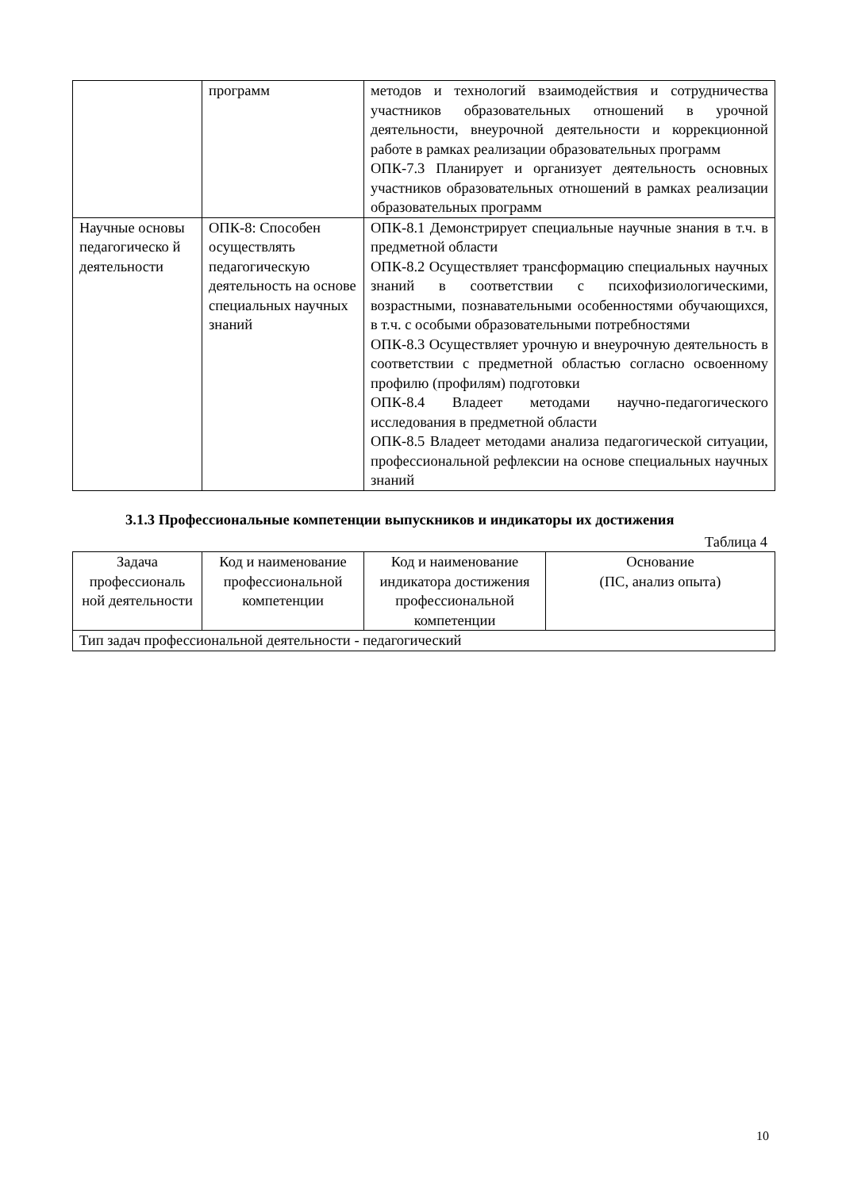| | программ | методов и технологий взаимодействия и сотрудничества участников образовательных отношений в урочной деятельности, внеурочной деятельности и коррекционной работе в рамках реализации образовательных программ ОПК-7.3 Планирует и организует деятельность основных участников образовательных отношений в рамках реализации образовательных программ |
| Научные основы педагогическо й деятельности | ОПК-8: Способен осуществлять педагогическую деятельность на основе специальных научных знаний | ОПК-8.1 Демонстрирует специальные научные знания в т.ч. в предметной области ОПК-8.2 Осуществляет трансформацию специальных научных знаний в соответствии с психофизиологическими, возрастными, познавательными особенностями обучающихся, в т.ч. с особыми образовательными потребностями ОПК-8.3 Осуществляет урочную и внеурочную деятельность в соответствии с предметной областью согласно освоенному профилю (профилям) подготовки ОПК-8.4 Владеет методами научно-педагогического исследования в предметной области ОПК-8.5 Владеет методами анализа педагогической ситуации, профессиональной рефлексии на основе специальных научных знаний |
3.1.3 Профессиональные компетенции выпускников и индикаторы их достижения
Таблица 4
| Задача профессиональ ной деятельности | Код и наименование профессиональной компетенции | Код и наименование индикатора достижения профессиональной компетенции | Основание (ПС, анализ опыта) |
| --- | --- | --- | --- |
| Тип задач профессиональной деятельности - педагогический | | | |
10